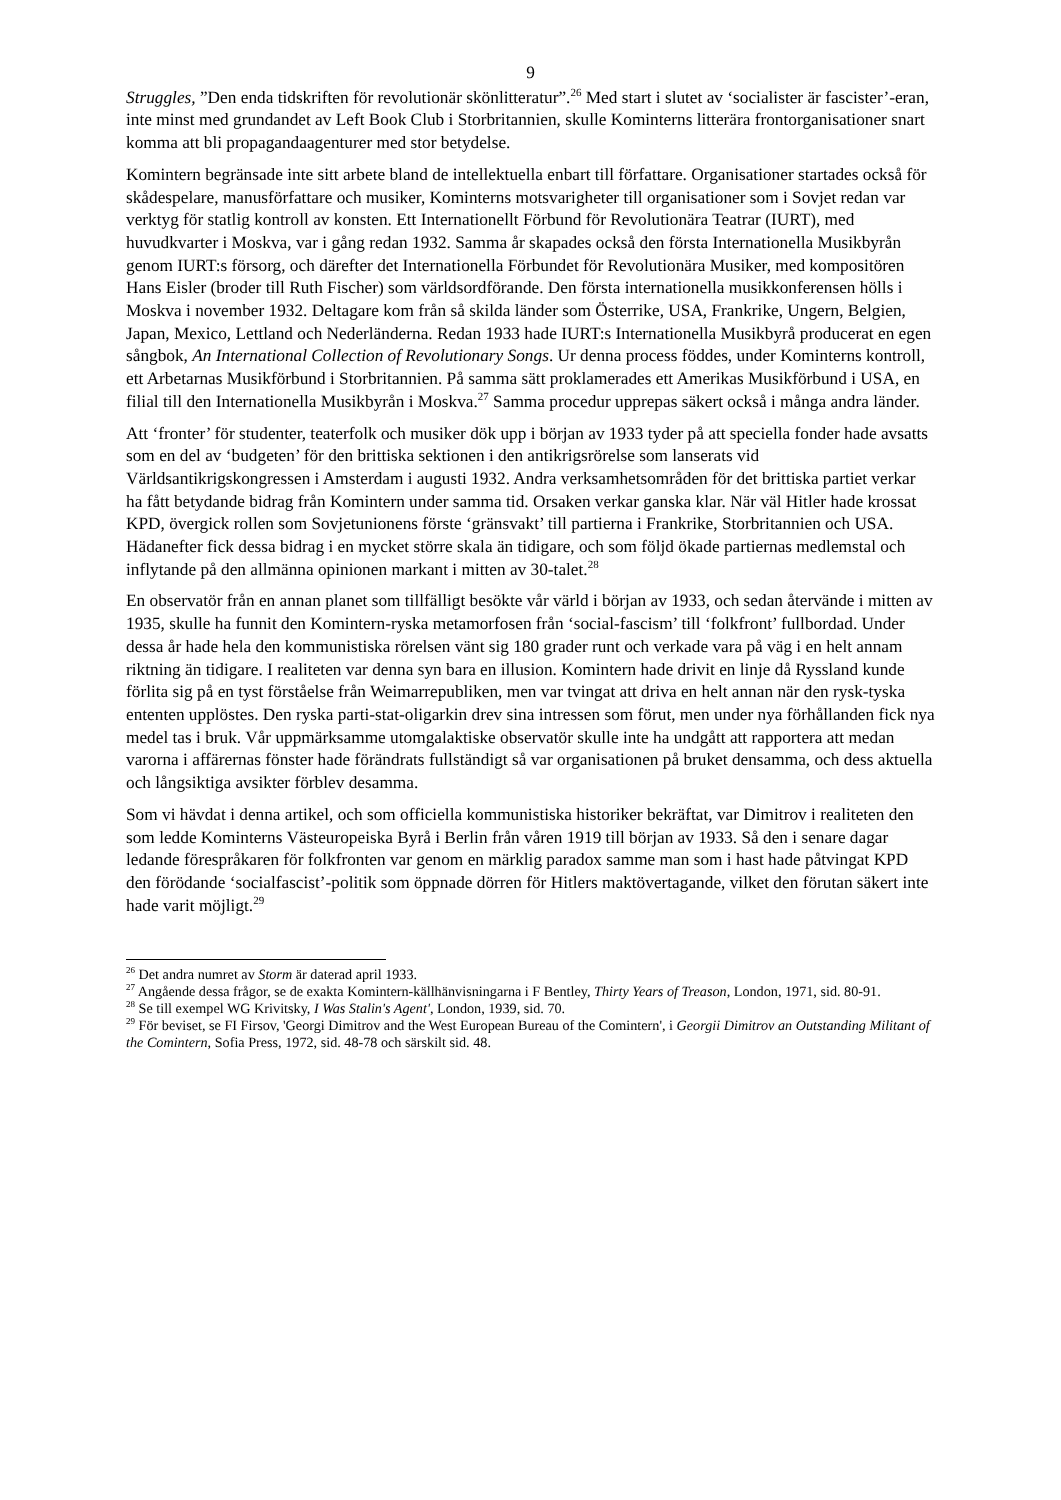9
Struggles, ”Den enda tidskriften för revolutionär skönlitteratur”.<sup>26</sup> Med start i slutet av ‘socialister är fascister’-eran, inte minst med grundandet av Left Book Club i Storbritannien, skulle Kominterns litterära frontorganisationer snart komma att bli propagandaagenturer med stor betydelse.
Komintern begränsade inte sitt arbete bland de intellektuella enbart till författare. Organisationer startades också för skådespelare, manusförfattare och musiker, Kominterns motsvarigheter till organisationer som i Sovjet redan var verktyg för statlig kontroll av konsten. Ett Internationellt Förbund för Revolutionära Teatrar (IURT), med huvudkvarter i Moskva, var i gång redan 1932. Samma år skapades också den första Internationella Musikbyrån genom IURT:s försorg, och därefter det Internationella Förbundet för Revolutionära Musiker, med kompositören Hans Eisler (broder till Ruth Fischer) som världsordförande. Den första internationella musikkonferensen hölls i Moskva i november 1932. Deltagare kom från så skilda länder som Österrike, USA, Frankrike, Ungern, Belgien, Japan, Mexico, Lettland och Nederländerna. Redan 1933 hade IURT:s Internationella Musikbyrå producerat en egen sångbok, An International Collection of Revolutionary Songs. Ur denna process föddes, under Kominterns kontroll, ett Arbetarnas Musikförbund i Storbritannien. På samma sätt proklamerades ett Amerikas Musikförbund i USA, en filial till den Internationella Musikbyrån i Moskva.<sup>27</sup> Samma procedur upprepas säkert också i många andra länder.
Att ‘fronter’ för studenter, teaterfolk och musiker dök upp i början av 1933 tyder på att speciella fonder hade avsatts som en del av ‘budgeten’ för den brittiska sektionen i den antikrigsrörelse som lanserats vid Världsantikrigskongressen i Amsterdam i augusti 1932. Andra verksamhetsområden för det brittiska partiet verkar ha fått betydande bidrag från Komintern under samma tid. Orsaken verkar ganska klar. När väl Hitler hade krossat KPD, övergick rollen som Sovjetunionens förste ‘gränsvakt’ till partierna i Frankrike, Storbritannien och USA. Hädanefter fick dessa bidrag i en mycket större skala än tidigare, och som följd ökade partiernas medlemstal och inflytande på den allmänna opinionen markant i mitten av 30-talet.<sup>28</sup>
En observatör från en annan planet som tillfälligt besökte vår värld i början av 1933, och sedan återvände i mitten av 1935, skulle ha funnit den Komintern-ryska metamorfosen från ‘social-fascism’ till ‘folkfront’ fullbordad. Under dessa år hade hela den kommunistiska rörelsen vänt sig 180 grader runt och verkade vara på väg i en helt annam riktning än tidigare. I realiteten var denna syn bara en illusion. Komintern hade drivit en linje då Ryssland kunde förlita sig på en tyst förståelse från Weimarrepubliken, men var tvingat att driva en helt annan när den rysk-tyska ententen upplöstes. Den ryska parti-stat-oligarkin drev sina intressen som förut, men under nya förhållanden fick nya medel tas i bruk. Vår uppmärksamme utomgalaktiske observatör skulle inte ha undgått att rapportera att medan varorna i affärernas fönster hade förändrats fullständigt så var organisationen på bruket densamma, och dess aktuella och långsiktiga avsikter förblev desamma.
Som vi hävdat i denna artikel, och som officiella kommunistiska historiker bekräftat, var Dimitrov i realiteten den som ledde Kominterns Västeuropeiska Byrå i Berlin från våren 1919 till början av 1933. Så den i senare dagar ledande förespråkaren för folkfronten var genom en märklig paradox samme man som i hast hade påtvingat KPD den förödande ‘socialfascist’-politik som öppnade dörren för Hitlers maktövertagande, vilket den förutan säkert inte hade varit möjligt.<sup>29</sup>
<sup>26</sup> Det andra numret av Storm är daterad april 1933.
<sup>27</sup> Angående dessa frågor, se de exakta Komintern-källhänvisningarna i F Bentley, Thirty Years of Treason, London, 1971, sid. 80-91.
<sup>28</sup> Se till exempel WG Krivitsky, I Was Stalin's Agent', London, 1939, sid. 70.
<sup>29</sup> För beviset, se FI Firsov, 'Georgi Dimitrov and the West European Bureau of the Comintern', i Georgii Dimitrov an Outstanding Militant of the Comintern, Sofia Press, 1972, sid. 48-78 och särskilt sid. 48.